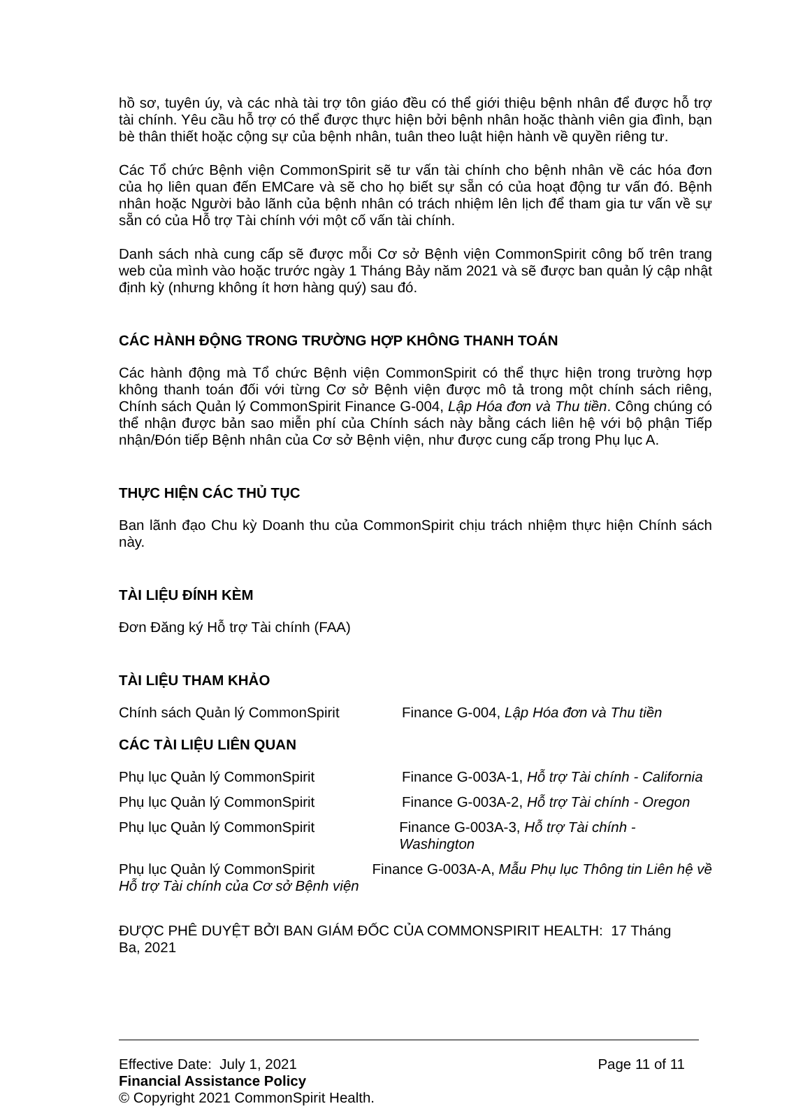hồ sơ, tuyên úy, và các nhà tài trợ tôn giáo đều có thể giới thiệu bệnh nhân để được hỗ trợ tài chính. Yêu cầu hỗ trợ có thể được thực hiện bởi bệnh nhân hoặc thành viên gia đình, bạn bè thân thiết hoặc cộng sự của bệnh nhân, tuân theo luật hiện hành về quyền riêng tư.
Các Tổ chức Bệnh viện CommonSpirit sẽ tư vấn tài chính cho bệnh nhân về các hóa đơn của họ liên quan đến EMCare và sẽ cho họ biết sự sẵn có của hoạt động tư vấn đó. Bệnh nhân hoặc Người bảo lãnh của bệnh nhân có trách nhiệm lên lịch để tham gia tư vấn về sự sẵn có của Hỗ trợ Tài chính với một cố vấn tài chính.
Danh sách nhà cung cấp sẽ được mỗi Cơ sở Bệnh viện CommonSpirit công bố trên trang web của mình vào hoặc trước ngày 1 Tháng Bảy năm 2021 và sẽ được ban quản lý cập nhật định kỳ (nhưng không ít hơn hàng quý) sau đó.
CÁC HÀNH ĐỘNG TRONG TRƯỜNG HỢP KHÔNG THANH TOÁN
Các hành động mà Tổ chức Bệnh viện CommonSpirit có thể thực hiện trong trường hợp không thanh toán đối với từng Cơ sở Bệnh viện được mô tả trong một chính sách riêng, Chính sách Quản lý CommonSpirit Finance G-004, Lập Hóa đơn và Thu tiền. Công chúng có thể nhận được bản sao miễn phí của Chính sách này bằng cách liên hệ với bộ phận Tiếp nhận/Đón tiếp Bệnh nhân của Cơ sở Bệnh viện, như được cung cấp trong Phụ lục A.
THỰC HIỆN CÁC THỦ TỤC
Ban lãnh đạo Chu kỳ Doanh thu của CommonSpirit chịu trách nhiệm thực hiện Chính sách này.
TÀI LIỆU ĐÍNH KÈM
Đơn Đăng ký Hỗ trợ Tài chính (FAA)
TÀI LIỆU THAM KHẢO
Chính sách Quản lý CommonSpirit Finance G-004, Lập Hóa đơn và Thu tiền
CÁC TÀI LIỆU LIÊN QUAN
Phụ lục Quản lý CommonSpirit Finance G-003A-1, Hỗ trợ Tài chính - California
Phụ lục Quản lý CommonSpirit Finance G-003A-2, Hỗ trợ Tài chính - Oregon
Phụ lục Quản lý CommonSpirit Finance G-003A-3, Hỗ trợ Tài chính - Washington
Phụ lục Quản lý CommonSpirit Finance G-003A-A, Mẫu Phụ lục Thông tin Liên hệ về
Hỗ trợ Tài chính của Cơ sở Bệnh viện
ĐƯỢC PHÊ DUYỆT BỞI BAN GIÁM ĐỐC CỦA COMMONSPIRIT HEALTH: 17 Tháng Ba, 2021
Effective Date: July 1, 2021 Page 11 of 11
Financial Assistance Policy
© Copyright 2021 CommonSpirit Health.